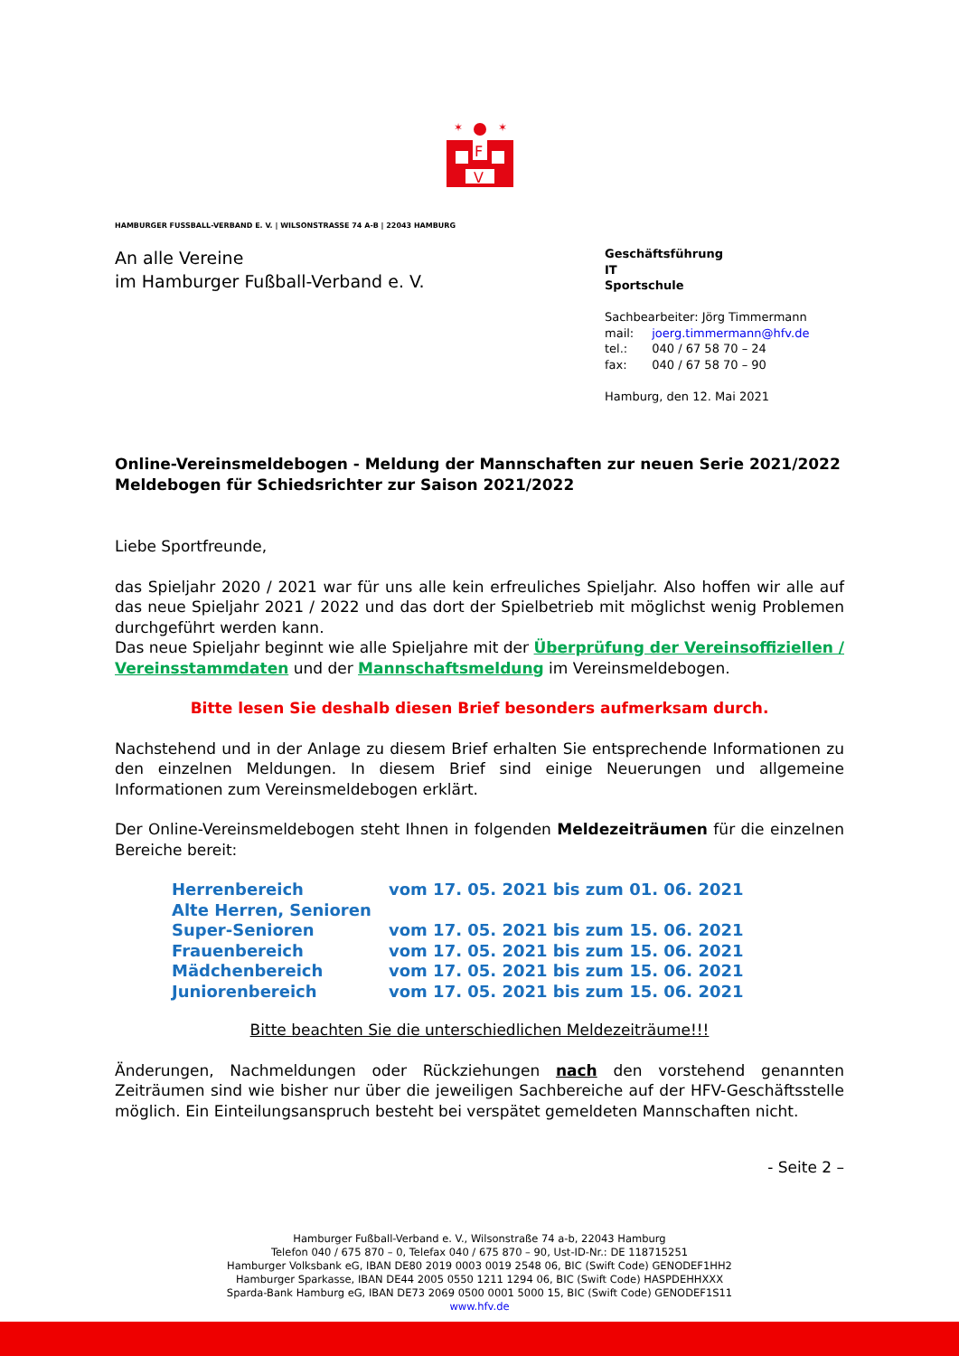F
V
✶
✶
HAMBURGER FUSSBALL-VERBAND E. V. | WILSONSTRASSE 74 A-B | 22043 HAMBURG
An alle Vereine
im Hamburger Fußball-Verband e. V.
Geschäftsführung
IT
Sportschule
Sachbearbeiter: Jörg Timmermann
| mail: | joerg.timmermann@hfv.de |
| tel.: | 040 / 67 58 70 – 24 |
| fax: | 040 / 67 58 70 – 90 |
Hamburg, den 12. Mai 2021
Online-Vereinsmeldebogen - Meldung der Mannschaften zur neuen Serie 2021/2022
Meldebogen für Schiedsrichter zur Saison 2021/2022
Liebe Sportfreunde,
das Spieljahr 2020 / 2021 war für uns alle kein erfreuliches Spieljahr. Also hoffen wir alle auf das neue Spieljahr 2021 / 2022 und das dort der Spielbetrieb mit möglichst wenig Problemen durchgeführt werden kann.
Das neue Spieljahr beginnt wie alle Spieljahre mit der Überprüfung der Vereinsoffiziellen / Vereinsstammdaten und der Mannschaftsmeldung im Vereinsmeldebogen.
Bitte lesen Sie deshalb diesen Brief besonders aufmerksam durch.
Nachstehend und in der Anlage zu diesem Brief erhalten Sie entsprechende Informationen zu den einzelnen Meldungen. In diesem Brief sind einige Neuerungen und allgemeine Informationen zum Vereinsmeldebogen erklärt.
Der Online-Vereinsmeldebogen steht Ihnen in folgenden Meldezeiträumen für die einzelnen Bereiche bereit:
| Herrenbereich | vom 17. 05. 2021 bis zum 01. 06. 2021 |
| Alte Herren, Senioren | |
| Super-Senioren | vom 17. 05. 2021 bis zum 15. 06. 2021 |
| Frauenbereich | vom 17. 05. 2021 bis zum 15. 06. 2021 |
| Mädchenbereich | vom 17. 05. 2021 bis zum 15. 06. 2021 |
| Juniorenbereich | vom 17. 05. 2021 bis zum 15. 06. 2021 |
Bitte beachten Sie die unterschiedlichen Meldezeiträume!!!
Änderungen, Nachmeldungen oder Rückziehungen nach den vorstehend genannten Zeiträumen sind wie bisher nur über die jeweiligen Sachbereiche auf der HFV-Geschäftsstelle möglich. Ein Einteilungsanspruch besteht bei verspätet gemeldeten Mannschaften nicht.
- Seite 2 –
Hamburger Fußball-Verband e. V., Wilsonstraße 74 a-b, 22043 Hamburg
Telefon 040 / 675 870 – 0, Telefax 040 / 675 870 – 90, Ust-ID-Nr.: DE 118715251
Hamburger Volksbank eG, IBAN DE80 2019 0003 0019 2548 06, BIC (Swift Code) GENODEF1HH2
Hamburger Sparkasse, IBAN DE44 2005 0550 1211 1294 06, BIC (Swift Code) HASPDEHHXXX
Sparda-Bank Hamburg eG, IBAN DE73 2069 0500 0001 5000 15, BIC (Swift Code) GENODEF1S11
www.hfv.de